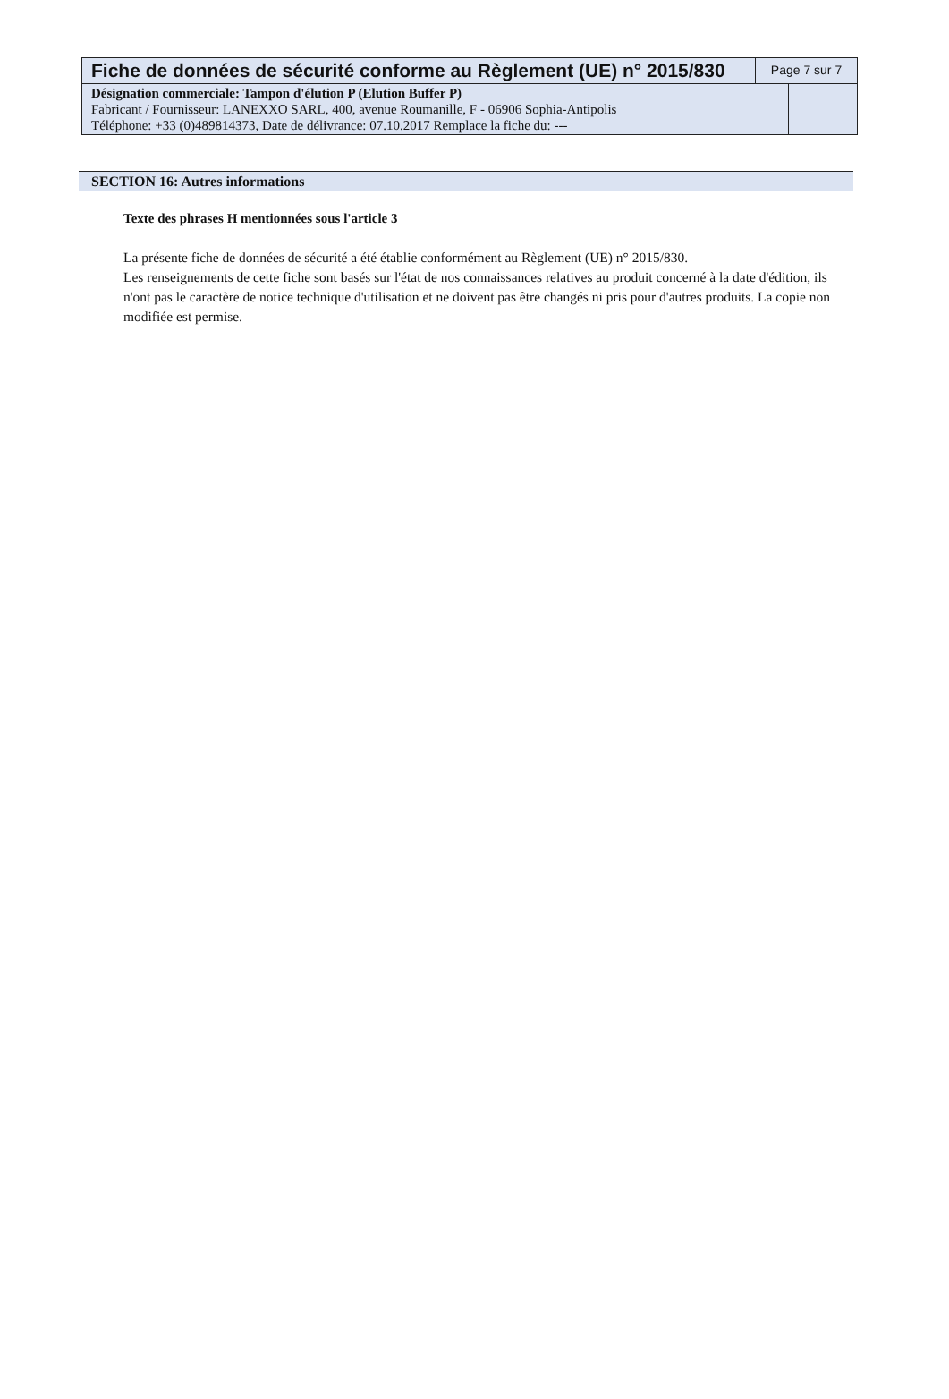Fiche de données de sécurité conforme au Règlement (UE) n° 2015/830
Page 7 sur 7
Désignation commerciale: Tampon d'élution P (Elution Buffer P)
Fabricant / Fournisseur: LANEXXO SARL, 400, avenue Roumanille, F - 06906 Sophia-Antipolis
Téléphone: +33 (0)489814373, Date de délivrance: 07.10.2017 Remplace la fiche du: ---
SECTION 16: Autres informations
Texte des phrases H mentionnées sous l'article 3
La présente fiche de données de sécurité a été établie conformément au Règlement (UE) n° 2015/830.
Les renseignements de cette fiche sont basés sur l'état de nos connaissances relatives au produit concerné à la date d'édition, ils n'ont pas le caractère de notice technique d'utilisation et ne doivent pas être changés ni pris pour d'autres produits. La copie non modifiée est permise.